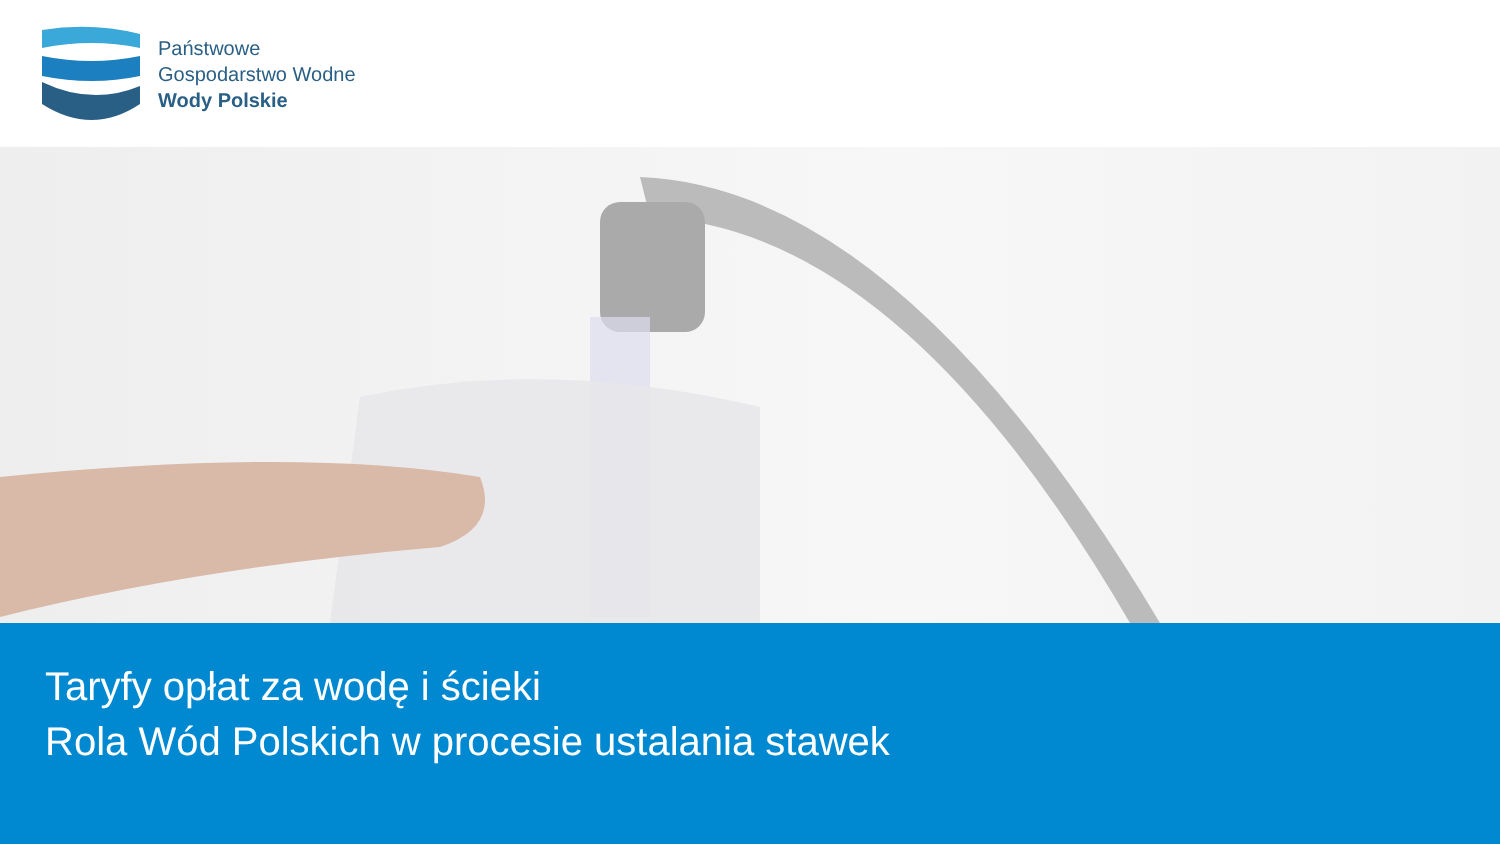Państwowe
Gospodarstwo Wodne
Wody Polskie
Taryfy opłat za wodę i ścieki
Rola Wód Polskich w procesie ustalania stawek